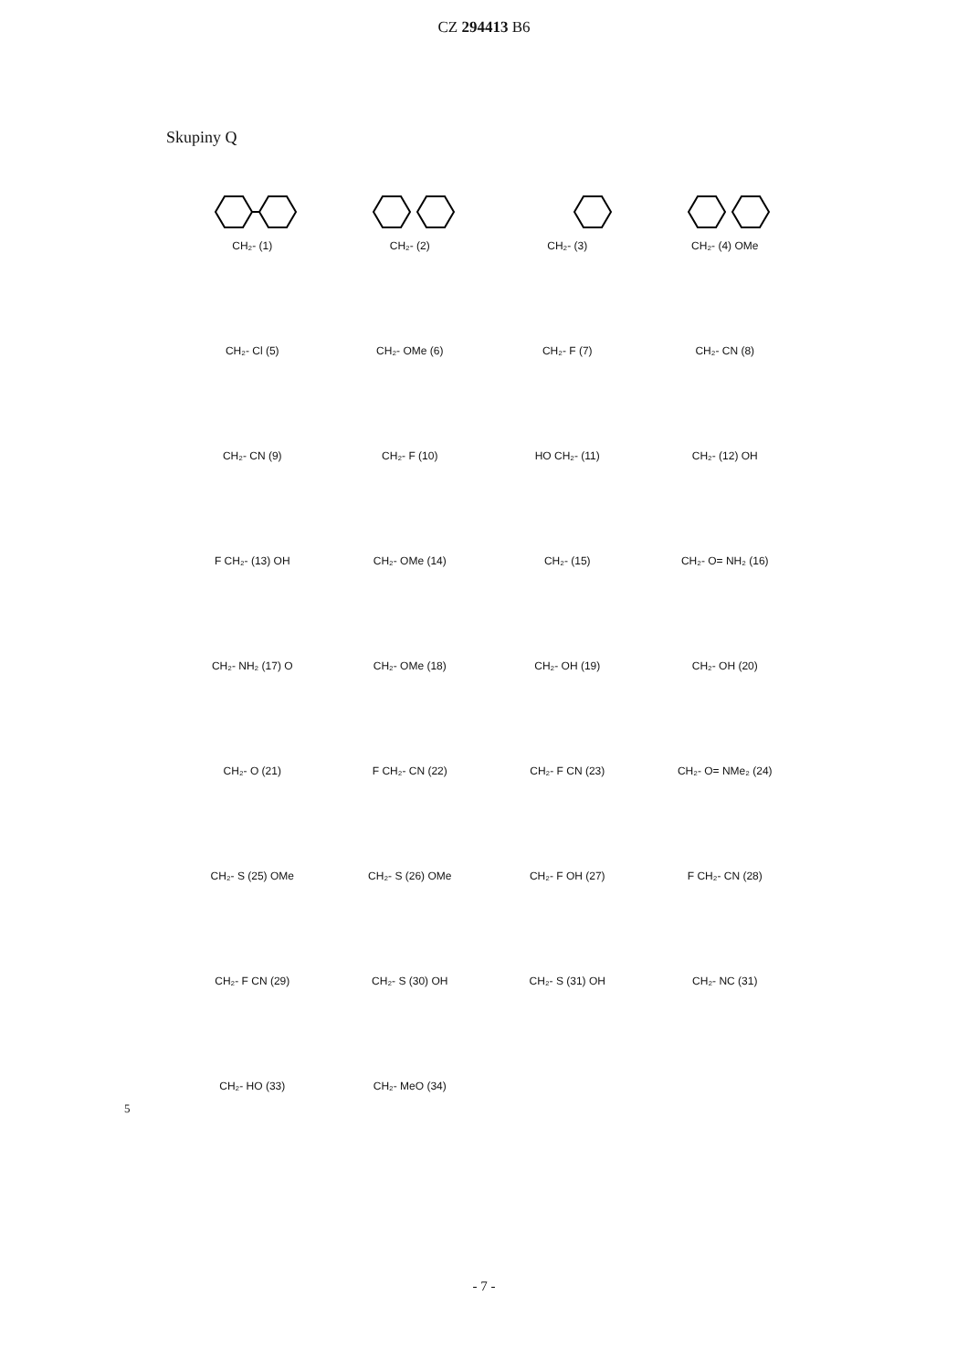CZ 294413 B6
Skupiny Q
CH₂- (1)
CH₂- (2)
CH₂- (3)
CH₂- (4) OMe
CH₂- Cl (5)
CH₂- OMe (6)
CH₂- F (7)
CH₂- CN (8)
CH₂- CN (9)
CH₂- F (10)
HO CH₂- (11)
CH₂- (12) OH
F CH₂- (13) OH
CH₂- OMe (14)
CH₂- (15)
CH₂- O= NH₂ (16)
CH₂- NH₂ (17) O
CH₂- OMe (18)
CH₂- OH (19)
CH₂- OH (20)
CH₂- O (21)
F CH₂- CN (22)
CH₂- F CN (23)
CH₂- O= NMe₂ (24)
CH₂- S (25) OMe
CH₂- S (26) OMe
CH₂- F OH (27)
F CH₂- CN (28)
CH₂- F CN (29)
CH₂- S (30) OH
CH₂- S (31) OH
CH₂- NC (31)
CH₂- HO (33)
CH₂- MeO (34)
5
- 7 -